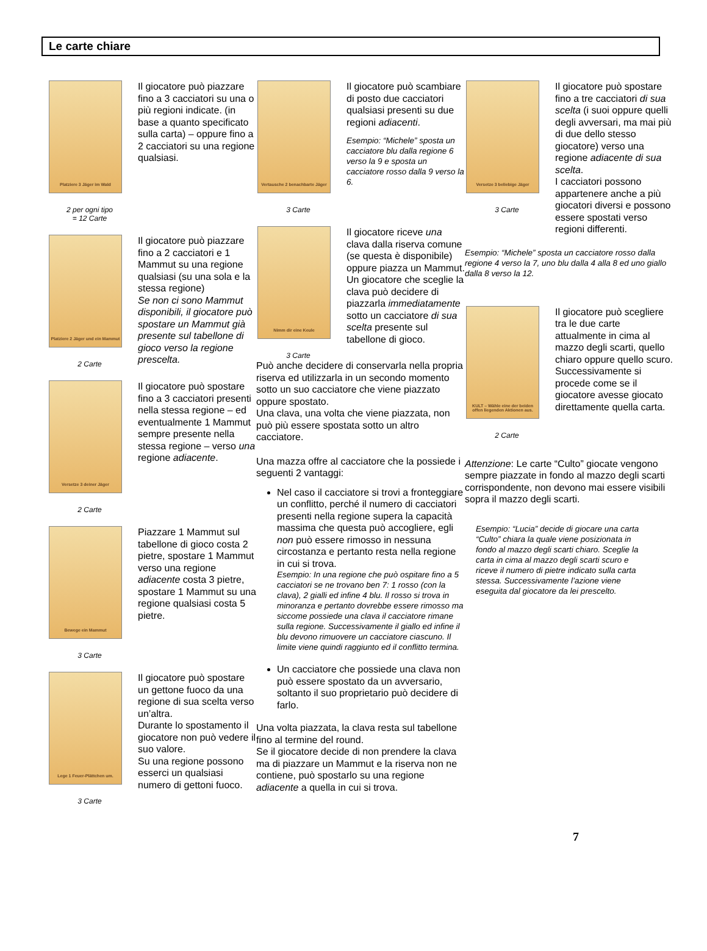Le carte chiare
Platziere 3 Jäger im Wald
2 per ogni tipo
= 12 Carte
Il giocatore può piazzare fino a 3 cacciatori su una o più regioni indicate. (in base a quanto specificato sulla carta) – oppure fino a 2 cacciatori su una regione qualsiasi.
Platziere 2 Jäger und ein Mammut
2 Carte
Il giocatore può piazzare fino a 2 cacciatori e 1 Mammut su una regione qualsiasi (su una sola e la stessa regione)
Se non ci sono Mammut disponibili, il giocatore può spostare un Mammut già presente sul tabellone di gioco verso la regione prescelta.
Versetze 3 deiner Jäger
2 Carte
Il giocatore può spostare fino a 3 cacciatori presenti nella stessa regione – ed eventualmente 1 Mammut sempre presente nella stessa regione – verso una regione adiacente.
Bewege ein Mammut
3 Carte
Piazzare 1 Mammut sul tabellone di gioco costa 2 pietre, spostare 1 Mammut verso una regione adiacente costa 3 pietre, spostare 1 Mammut su una regione qualsiasi costa 5 pietre.
Lege 1 Feuer-Plättchen um.
3 Carte
Il giocatore può spostare un gettone fuoco da una regione di sua scelta verso un’altra.
Durante lo spostamento il giocatore non può vedere il suo valore.
Su una regione possono esserci un qualsiasi numero di gettoni fuoco.
Vertausche 2 benachbarte Jäger
3 Carte
Il giocatore può scambiare di posto due cacciatori qualsiasi presenti su due regioni adiacenti.
Esempio: “Michele” sposta un cacciatore blu dalla regione 6 verso la 9 e sposta un cacciatore rosso dalla 9 verso la 6.
Nimm dir eine Keule
3 Carte
Il giocatore riceve una clava dalla riserva comune (se questa è disponibile) oppure piazza un Mammut. Un giocatore che sceglie la clava può decidere di piazzarla immediatamente sotto un cacciatore di sua scelta presente sul tabellone di gioco.
Può anche decidere di conservarla nella propria riserva ed utilizzarla in un secondo momento sotto un suo cacciatore che viene piazzato oppure spostato.
Una clava, una volta che viene piazzata, non può più essere spostata sotto un altro cacciatore.
Una mazza offre al cacciatore che la possiede i seguenti 2 vantaggi:
Nel caso il cacciatore si trovi a fronteggiare un conflitto, perché il numero di cacciatori presenti nella regione supera la capacità massima che questa può accogliere, egli non può essere rimosso in nessuna circostanza e pertanto resta nella regione in cui si trova.
Esempio: In una regione che può ospitare fino a 5 cacciatori se ne trovano ben 7: 1 rosso (con la clava), 2 gialli ed infine 4 blu. Il rosso si trova in minoranza e pertanto dovrebbe essere rimosso ma siccome possiede una clava il cacciatore rimane sulla regione. Successivamente il giallo ed infine il blu devono rimuovere un cacciatore ciascuno. Il limite viene quindi raggiunto ed il conflitto termina.
Un cacciatore che possiede una clava non può essere spostato da un avversario, soltanto il suo proprietario può decidere di farlo.
Una volta piazzata, la clava resta sul tabellone fino al termine del round.
Se il giocatore decide di non prendere la clava ma di piazzare un Mammut e la riserva non ne contiene, può spostarlo su una regione adiacente a quella in cui si trova.
Versetze 3 beliebige Jäger
3 Carte
Il giocatore può spostare fino a tre cacciatori di sua scelta (i suoi oppure quelli degli avversari, ma mai più di due dello stesso giocatore) verso una regione adiacente di sua scelta.
I cacciatori possono appartenere anche a più giocatori diversi e possono essere spostati verso regioni differenti.
Esempio: “Michele” sposta un cacciatore rosso dalla regione 4 verso la 7, uno blu dalla 4 alla 8 ed uno giallo dalla 8 verso la 12.
KULT – Wähle eine der beiden offen liegenden Aktionen aus.
2 Carte
Il giocatore può scegliere tra le due carte attualmente in cima al mazzo degli scarti, quello chiaro oppure quello scuro. Successivamente si procede come se il giocatore avesse giocato direttamente quella carta.
Attenzione: Le carte “Culto” giocate vengono sempre piazzate in fondo al mazzo degli scarti corrispondente, non devono mai essere visibili sopra il mazzo degli scarti.
Esempio: “Lucia” decide di giocare una carta “Culto” chiara la quale viene posizionata in fondo al mazzo degli scarti chiaro. Sceglie la carta in cima al mazzo degli scarti scuro e riceve il numero di pietre indicato sulla carta stessa. Successivamente l’azione viene eseguita dal giocatore da lei prescelto.
7